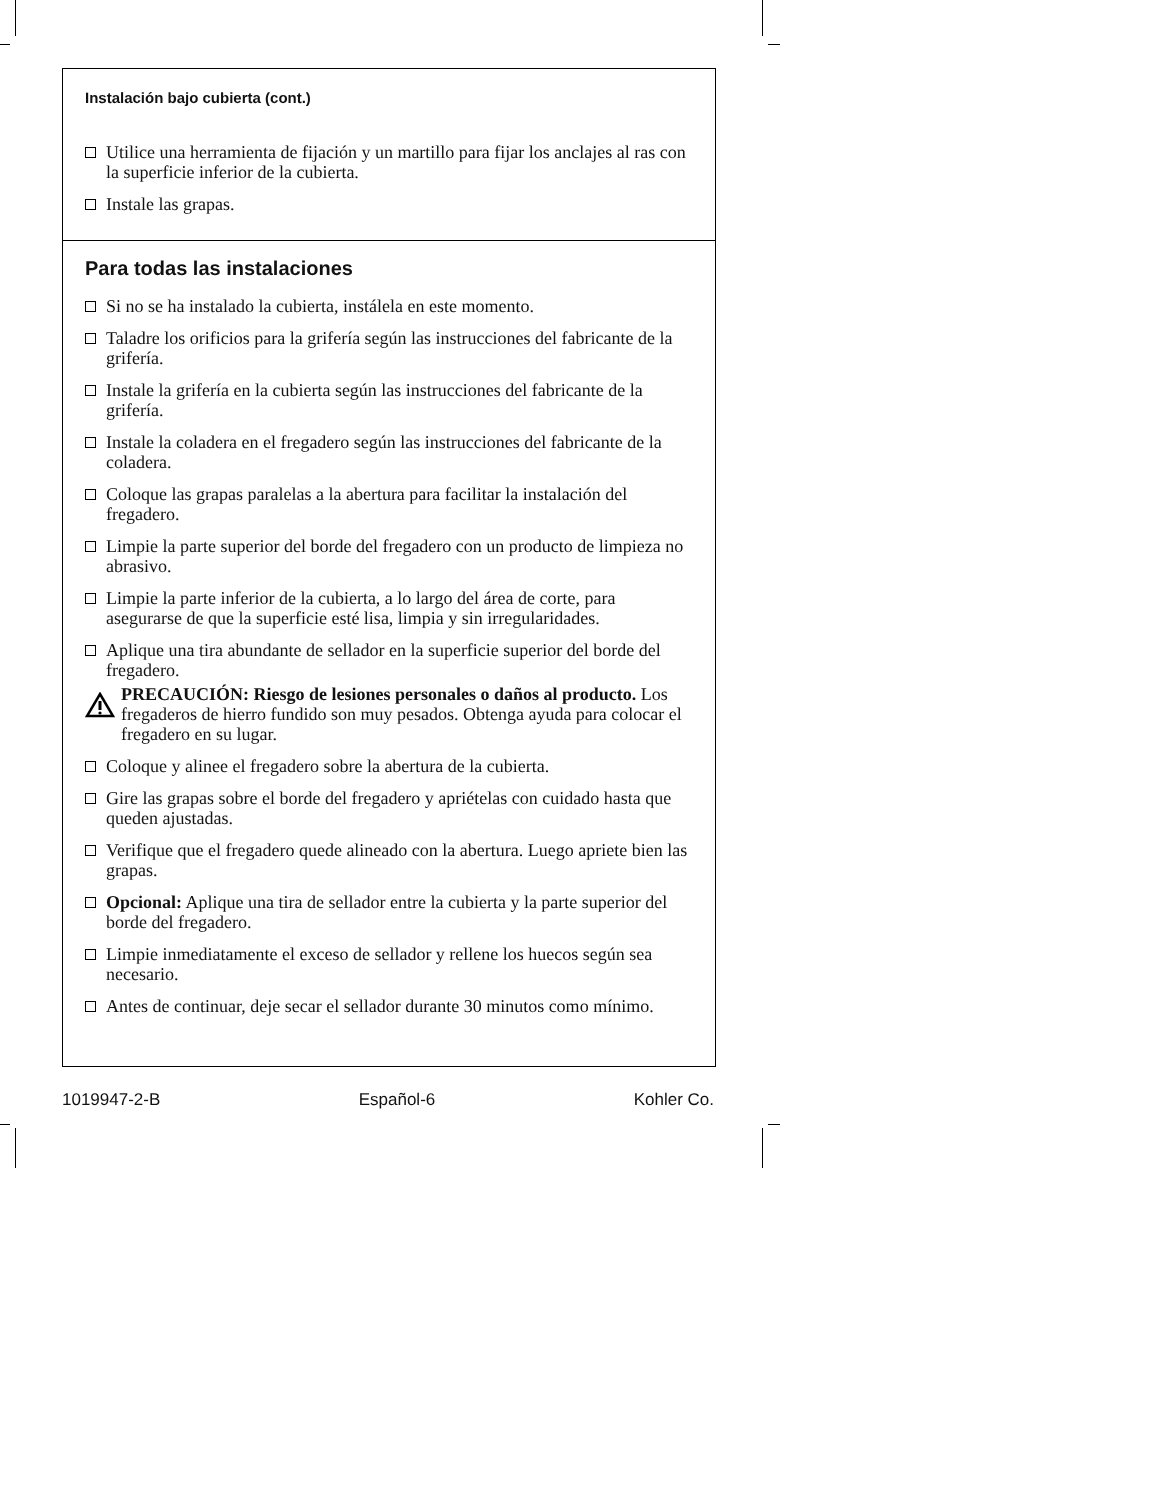Instalación bajo cubierta (cont.)
Utilice una herramienta de fijación y un martillo para fijar los anclajes al ras con la superficie inferior de la cubierta.
Instale las grapas.
Para todas las instalaciones
Si no se ha instalado la cubierta, instálela en este momento.
Taladre los orificios para la grifería según las instrucciones del fabricante de la grifería.
Instale la grifería en la cubierta según las instrucciones del fabricante de la grifería.
Instale la coladera en el fregadero según las instrucciones del fabricante de la coladera.
Coloque las grapas paralelas a la abertura para facilitar la instalación del fregadero.
Limpie la parte superior del borde del fregadero con un producto de limpieza no abrasivo.
Limpie la parte inferior de la cubierta, a lo largo del área de corte, para asegurarse de que la superficie esté lisa, limpia y sin irregularidades.
Aplique una tira abundante de sellador en la superficie superior del borde del fregadero.
PRECAUCIÓN: Riesgo de lesiones personales o daños al producto. Los fregaderos de hierro fundido son muy pesados. Obtenga ayuda para colocar el fregadero en su lugar.
Coloque y alinee el fregadero sobre la abertura de la cubierta.
Gire las grapas sobre el borde del fregadero y apriételas con cuidado hasta que queden ajustadas.
Verifique que el fregadero quede alineado con la abertura. Luego apriete bien las grapas.
Opcional: Aplique una tira de sellador entre la cubierta y la parte superior del borde del fregadero.
Limpie inmediatamente el exceso de sellador y rellene los huecos según sea necesario.
Antes de continuar, deje secar el sellador durante 30 minutos como mínimo.
1019947-2-B Español-6 Kohler Co.